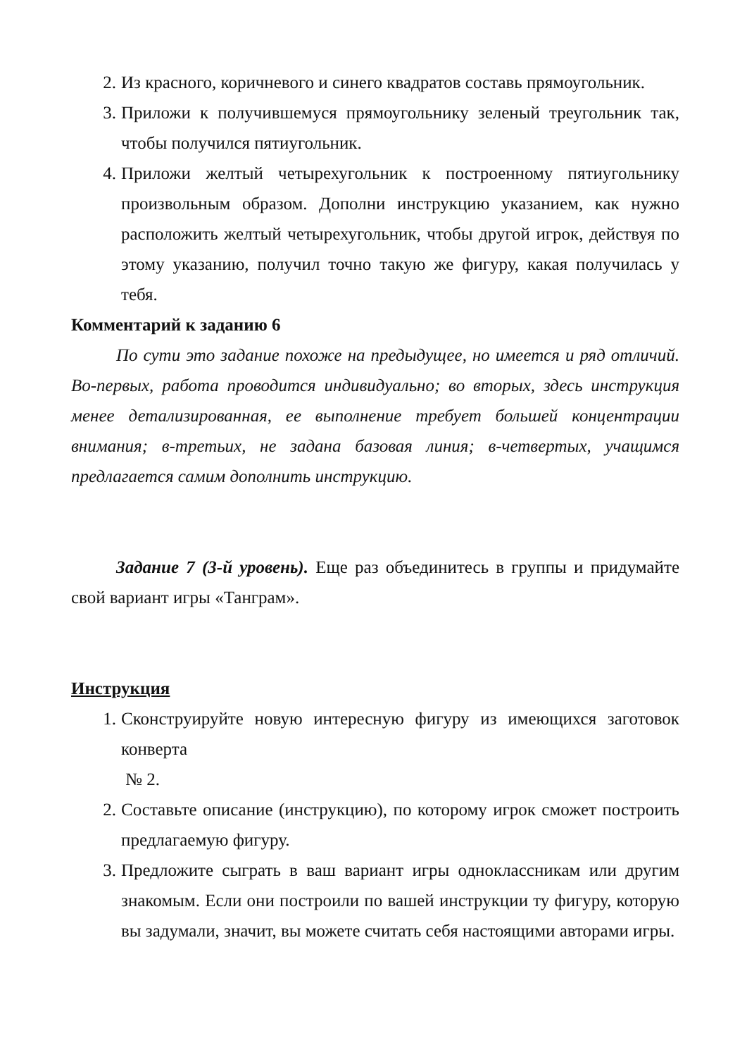2. Из красного, коричневого и синего квадратов составь прямоугольник.
3. Приложи к получившемуся прямоугольнику зеленый треугольник так, чтобы получился пятиугольник.
4. Приложи желтый четырехугольник к построенному пятиугольнику произвольным образом. Дополни инструкцию указанием, как нужно расположить желтый четырехугольник, чтобы другой игрок, действуя по этому указанию, получил точно такую же фигуру, какая получилась у тебя.
Комментарий к заданию 6
По сути это задание похоже на предыдущее, но имеется и ряд отличий. Во-первых, работа проводится индивидуально; во вторых, здесь инструкция менее детализированная, ее выполнение требует большей концентрации внимания; в-третьих, не задана базовая линия; в-четвертых, учащимся предлагается самим дополнить инструкцию.
Задание 7 (3-й уровень). Еще раз объединитесь в группы и придумайте свой вариант игры «Танграм».
Инструкция
1. Сконструируйте новую интересную фигуру из имеющихся заготовок конверта
№ 2.
2. Составьте описание (инструкцию), по которому игрок сможет построить предлагаемую фигуру.
3. Предложите сыграть в ваш вариант игры одноклассникам или другим знакомым. Если они построили по вашей инструкции ту фигуру, которую вы задумали, значит, вы можете считать себя настоящими авторами игры.